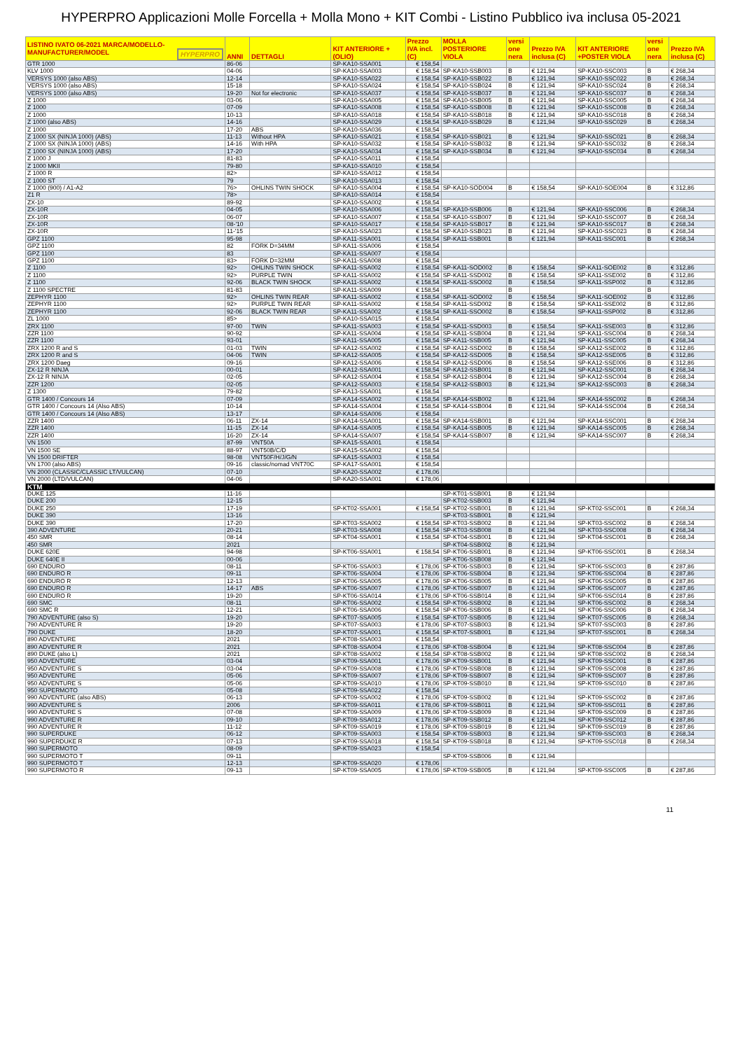HYPERPRO Applicazioni Molle Forcella + Molla Mono + KIT Combi - Listino Pubblico iva inclusa 05-2021
| LISTINO IVATO 06-2021 MARCA/MODELLO- MANUFACTURER/MODEL HYPERPRO | ANNI | DETTAGLI | KIT ANTERIORE + (OLIO) | Prezzo IVA incl. (C) | MOLLA POSTERIORE VIOLA | versi one nera | Prezzo IVA inclusa (C) | KIT ANTERIORE +POSTER VIOLA | versi one nera | Prezzo IVA inclusa (C) |
| --- | --- | --- | --- | --- | --- | --- | --- | --- | --- | --- |
| GTR 1000 | 86-06 | | SP-KA10-SSA001 | € 158,54 | | | | | | |
| KLV 1000 | 04-06 | | SP-KA10-SSA003 | € 158,54 | SP-KA10-SSB003 | B | € 121,94 | SP-KA10-SSC003 | B | € 268,34 |
| VERSYS 1000 (also ABS) | 12-14 | | SP-KA10-SSA022 | € 158,54 | SP-KA10-SSB022 | B | € 121,94 | SP-KA10-SSC022 | B | € 268,34 |
| VERSYS 1000 (also ABS) | 15-18 | | SP-KA10-SSA024 | € 158,54 | SP-KA10-SSB024 | B | € 121,94 | SP-KA10-SSC024 | B | € 268,34 |
| VERSYS 1000 (also ABS) | 19-20 | Not for electronic | SP-KA10-SSA037 | € 158,54 | SP-KA10-SSB037 | B | € 121,94 | SP-KA10-SSC037 | B | € 268,34 |
| Z 1000 | 03-06 | | SP-KA10-SSA005 | € 158,54 | SP-KA10-SSB005 | B | € 121,94 | SP-KA10-SSC005 | B | € 268,34 |
| Z 1000 | 07-09 | | SP-KA10-SSA008 | € 158,54 | SP-KA10-SSB008 | B | € 121,94 | SP-KA10-SSC008 | B | € 268,34 |
| Z 1000 | 10-13 | | SP-KA10-SSA018 | € 158,54 | SP-KA10-SSB018 | B | € 121,94 | SP-KA10-SSC018 | B | € 268,34 |
| Z 1000 (also ABS) | 14-16 | | SP-KA10-SSA029 | € 158,54 | SP-KA10-SSB029 | B | € 121,94 | SP-KA10-SSC029 | B | € 268,34 |
| Z 1000 | 17-20 | ABS | SP-KA10-SSA036 | € 158,54 | | | | | | |
| Z 1000 SX (NINJA 1000) (ABS) | 11-13 | Without HPA | SP-KA10-SSA021 | € 158,54 | SP-KA10-SSB021 | B | € 121,94 | SP-KA10-SSC021 | B | € 268,34 |
| Z 1000 SX (NINJA 1000) (ABS) | 14-16 | With HPA | SP-KA10-SSA032 | € 158,54 | SP-KA10-SSB032 | B | € 121,94 | SP-KA10-SSC032 | B | € 268,34 |
| Z 1000 SX (NINJA 1000) (ABS) | 17-20 | | SP-KA10-SSA034 | € 158,54 | SP-KA10-SSB034 | B | € 121,94 | SP-KA10-SSC034 | B | € 268,34 |
| Z 1000 J | 81-83 | | SP-KA10-SSA011 | € 158,54 | | | | | | |
| Z 1000 MKII | 79-80 | | SP-KA10-SSA010 | € 158,54 | | | | | | |
| Z 1000 R | 82> | | SP-KA10-SSA012 | € 158,54 | | | | | | |
| Z 1000 ST | 79 | | SP-KA10-SSA013 | € 158,54 | | | | | | |
| Z 1000 (900) / A1-A2 | 76> | OHLINS TWIN SHOCK | SP-KA10-SSA004 | € 158,54 | SP-KA10-SOD004 | B | € 158,54 | SP-KA10-SOE004 | B | € 312,86 |
| Z1 R | 78> | | SP-KA10-SSA014 | € 158,54 | | | | | | |
| ZX-10 | 89-92 | | SP-KA10-SSA002 | € 158,54 | | | | | | |
| ZX-10R | 04-05 | | SP-KA10-SSA006 | € 158,54 | SP-KA10-SSB006 | B | € 121,94 | SP-KA10-SSC006 | B | € 268,34 |
| ZX-10R | 06-07 | | SP-KA10-SSA007 | € 158,54 | SP-KA10-SSB007 | B | € 121,94 | SP-KA10-SSC007 | B | € 268,34 |
| ZX-10R | 08-'10 | | SP-KA10-SSA017 | € 158,54 | SP-KA10-SSB017 | B | € 121,94 | SP-KA10-SSC017 | B | € 268,34 |
| ZX-10R | 11-'15 | | SP-KA10-SSA023 | € 158,54 | SP-KA10-SSB023 | B | € 121,94 | SP-KA10-SSC023 | B | € 268,34 |
| GPZ 1100 | 95-98 | | SP-KA11-SSA001 | € 158,54 | SP-KA11-SSB001 | B | € 121,94 | SP-KA11-SSC001 | B | € 268,34 |
| GPZ 1100 | 82 | FORK D=34MM | SP-KA11-SSA006 | € 158,54 | | | | | | |
| GPZ 1100 | 83 | | SP-KA11-SSA007 | € 158,54 | | | | | | |
| GPZ 1100 | 83> | FORK D=32MM | SP-KA11-SSA008 | € 158,54 | | | | | | |
| Z 1100 | 92> | OHLINS TWIN SHOCK | SP-KA11-SSA002 | € 158,54 | SP-KA11-SOD002 | B | € 158,54 | SP-KA11-SOE002 | B | € 312,86 |
| Z 1100 | 92> | PURPLE TWIN | SP-KA11-SSA002 | € 158,54 | SP-KA11-SSD002 | B | € 158,54 | SP-KA11-SSE002 | B | € 312,86 |
| Z 1100 | 92-06 | BLACK TWIN SHOCK | SP-KA11-SSA002 | € 158,54 | SP-KA11-SSO002 | B | € 158,54 | SP-KA11-SSP002 | B | € 312,86 |
| Z 1100 SPECTRE | 81-83 | | SP-KA11-SSA009 | € 158,54 | | B | | | B | |
| ZEPHYR 1100 | 92> | OHLINS TWIN REAR | SP-KA11-SSA002 | € 158,54 | SP-KA11-SOD002 | B | € 158,54 | SP-KA11-SOE002 | B | € 312,86 |
| ZEPHYR 1100 | 92> | PURPLE TWIN REAR | SP-KA11-SSA002 | € 158,54 | SP-KA11-SSD002 | B | € 158,54 | SP-KA11-SSE002 | B | € 312,86 |
| ZEPHYR 1100 | 92-06 | BLACK TWIN REAR | SP-KA11-SSA002 | € 158,54 | SP-KA11-SSO002 | B | € 158,54 | SP-KA11-SSP002 | B | € 312,86 |
| ZL 1000 | 85> | | SP-KA10-SSA015 | € 158,54 | | | | | | |
| ZRX 1100 | 97-00 | TWIN | SP-KA11-SSA003 | € 158,54 | SP-KA11-SSD003 | B | € 158,54 | SP-KA11-SSE003 | B | € 312,86 |
| ZZR 1100 | 90-92 | | SP-KA11-SSA004 | € 158,54 | SP-KA11-SSB004 | B | € 121,94 | SP-KA11-SSC004 | B | € 268,34 |
| ZZR 1100 | 93-01 | | SP-KA11-SSA005 | € 158,54 | SP-KA11-SSB005 | B | € 121,94 | SP-KA11-SSC005 | B | € 268,34 |
| ZRX 1200 R and S | 01-03 | TWIN | SP-KA12-SSA002 | € 158,54 | SP-KA12-SSD002 | B | € 158,54 | SP-KA12-SSE002 | B | € 312,86 |
| ZRX 1200 R and S | 04-06 | TWIN | SP-KA12-SSA005 | € 158,54 | SP-KA12-SSD005 | B | € 158,54 | SP-KA12-SSE005 | B | € 312,86 |
| ZRX 1200 Daeg | 09-16 | | SP-KA12-SSA006 | € 158,54 | SP-KA12-SSD006 | B | € 158,54 | SP-KA12-SSE006 | B | € 312,86 |
| ZX-12 R NINJA | 00-01 | | SP-KA12-SSA001 | € 158,54 | SP-KA12-SSB001 | B | € 121,94 | SP-KA12-SSC001 | B | € 268,34 |
| ZX-12 R NINJA | 02-05 | | SP-KA12-SSA004 | € 158,54 | SP-KA12-SSB004 | B | € 121,94 | SP-KA12-SSC004 | B | € 268,34 |
| ZZR 1200 | 02-05 | | SP-KA12-SSA003 | € 158,54 | SP-KA12-SSB003 | B | € 121,94 | SP-KA12-SSC003 | B | € 268,34 |
| Z 1300 | 79-82 | | SP-KA13-SSA001 | € 158,54 | | | | | | |
| GTR 1400 / Concours 14 | 07-09 | | SP-KA14-SSA002 | € 158,54 | SP-KA14-SSB002 | B | € 121,94 | SP-KA14-SSC002 | B | € 268,34 |
| GTR 1400 / Concours 14 (Also ABS) | 10-14 | | SP-KA14-SSA004 | € 158,54 | SP-KA14-SSB004 | B | € 121,94 | SP-KA14-SSC004 | B | € 268,34 |
| GTR 1400 / Concours 14 (Also ABS) | 13-17 | | SP-KA14-SSA006 | € 158,54 | | | | | | |
| ZZR 1400 | 06-11 | ZX-14 | SP-KA14-SSA001 | € 158,54 | SP-KA14-SSB001 | B | € 121,94 | SP-KA14-SSC001 | B | € 268,34 |
| ZZR 1400 | 11-15 | ZX-14 | SP-KA14-SSA005 | € 158,54 | SP-KA14-SSB005 | B | € 121,94 | SP-KA14-SSC005 | B | € 268,34 |
| ZZR 1400 | 16-20 | ZX-14 | SP-KA14-SSA007 | € 158,54 | SP-KA14-SSB007 | B | € 121,94 | SP-KA14-SSC007 | B | € 268,34 |
| VN 1500 | 87-99 | VNT50A | SP-KA15-SSA001 | € 158,54 | | | | | | |
| VN 1500 SE | 88-97 | VNT50B/C/D | SP-KA15-SSA002 | € 158,54 | | | | | | |
| VN 1500 DRIFTER | 98-08 | VNT50F/H/J/G/N | SP-KA15-SSA003 | € 158,54 | | | | | | |
| VN 1700 (also ABS) | 09-16 | classic/nomad VNT70C | SP-KA17-SSA001 | € 158,54 | | | | | | |
| VN 2000 (CLASSIC/CLASSIC LT/VULCAN) | 07-10 | | SP-KA20-SSA002 | € 178,06 | | | | | | |
| VN 2000 (LTD/VULCAN) | 04-06 | | SP-KA20-SSA001 | € 178,06 | | | | | | |
| KTM | | | | | | | | | | |
| DUKE 125 | 11-16 | | | | SP-KT01-SSB001 | B | € 121,94 | | | |
| DUKE 200 | 12-15 | | | | SP-KT02-SSB003 | B | € 121,94 | | | |
| DUKE 250 | 17-19 | | SP-KT02-SSA001 | € 158,54 | SP-KT02-SSB001 | B | € 121,94 | SP-KT02-SSC001 | B | € 268,34 |
| DUKE 390 | 13-16 | | | | SP-KT03-SSB001 | B | € 121,94 | | | |
| DUKE 390 | 17-20 | | SP-KT03-SSA002 | € 158,54 | SP-KT03-SSB002 | B | € 121,94 | SP-KT03-SSC002 | B | € 268,34 |
| 390 ADVENTURE | 20-21 | | SP-KT03-SSA008 | € 158,54 | SP-KT03-SSB008 | B | € 121,94 | SP-KT03-SSC008 | B | € 268,34 |
| 450 SMR | 08-14 | | SP-KT04-SSA001 | € 158,54 | SP-KT04-SSB001 | B | € 121,94 | SP-KT04-SSC001 | B | € 268,34 |
| 450 SMR | 2021 | | | | SP-KT04-SSB002 | B | € 121,94 | | | |
| DUKE 620E | 94-98 | | SP-KT06-SSA001 | € 158,54 | SP-KT06-SSB001 | B | € 121,94 | SP-KT06-SSC001 | B | € 268,34 |
| DUKE 640E II | 00-06 | | | | SP-KT06-SSB008 | B | € 121,94 | | | |
| 690 ENDURO | 08-11 | | SP-KT06-SSA003 | € 178,06 | SP-KT06-SSB003 | B | € 121,94 | SP-KT06-SSC003 | B | € 287,86 |
| 690 ENDURO R | 09-11 | | SP-KT06-SSA004 | € 178,06 | SP-KT06-SSB004 | B | € 121,94 | SP-KT06-SSC004 | B | € 287,86 |
| 690 ENDURO R | 12-13 | | SP-KT06-SSA005 | € 178,06 | SP-KT06-SSB005 | B | € 121,94 | SP-KT06-SSC005 | B | € 287,86 |
| 690 ENDURO R | 14-17 | ABS | SP-KT06-SSA007 | € 178,06 | SP-KT06-SSB007 | B | € 121,94 | SP-KT06-SSC007 | B | € 287,86 |
| 690 ENDURO R | 19-20 | | SP-KT06-SSA014 | € 178,06 | SP-KT06-SSB014 | B | € 121,94 | SP-KT06-SSC014 | B | € 287,86 |
| 690 SMC | 08-11 | | SP-KT06-SSA002 | € 158,54 | SP-KT06-SSB002 | B | € 121,94 | SP-KT06-SSC002 | B | € 268,34 |
| 690 SMC R | 12-21 | | SP-KT06-SSA006 | € 158,54 | SP-KT06-SSB006 | B | € 121,94 | SP-KT06-SSC006 | B | € 268,34 |
| 790 ADVENTURE (also S) | 19-20 | | SP-KT07-SSA005 | € 158,54 | SP-KT07-SSB005 | B | € 121,94 | SP-KT07-SSC005 | B | € 268,34 |
| 790 ADVENTURE R | 19-20 | | SP-KT07-SSA003 | € 178,06 | SP-KT07-SSB003 | B | € 121,94 | SP-KT07-SSC003 | B | € 287,86 |
| 790 DUKE | 18-20 | | SP-KT07-SSA001 | € 158,54 | SP-KT07-SSB001 | B | € 121,94 | SP-KT07-SSC001 | B | € 268,34 |
| 890 ADVENTURE | 2021 | | SP-KT08-SSA003 | € 158,54 | | | | | | |
| 890 ADVENTURE R | 2021 | | SP-KT08-SSA004 | € 178,06 | SP-KT08-SSB004 | B | € 121,94 | SP-KT08-SSC004 | B | € 287,86 |
| 890 DUKE (also L) | 2021 | | SP-KT08-SSA002 | € 158,54 | SP-KT08-SSB002 | B | € 121,94 | SP-KT08-SSC002 | B | € 268,34 |
| 950 ADVENTURE | 03-04 | | SP-KT09-SSA001 | € 178,06 | SP-KT09-SSB001 | B | € 121,94 | SP-KT09-SSC001 | B | € 287,86 |
| 950 ADVENTURE S | 03-04 | | SP-KT09-SSA008 | € 178,06 | SP-KT09-SSB008 | B | € 121,94 | SP-KT09-SSC008 | B | € 287,86 |
| 950 ADVENTURE | 05-06 | | SP-KT09-SSA007 | € 178,06 | SP-KT09-SSB007 | B | € 121,94 | SP-KT09-SSC007 | B | € 287,86 |
| 950 ADVENTURE S | 05-06 | | SP-KT09-SSA010 | € 178,06 | SP-KT09-SSB010 | B | € 121,94 | SP-KT09-SSC010 | B | € 287,86 |
| 950 SUPERMOTO | 05-08 | | SP-KT09-SSA022 | € 158,54 | | | | | | |
| 990 ADVENTURE (also ABS) | 06-13 | | SP-KT09-SSA002 | € 178,06 | SP-KT09-SSB002 | B | € 121,94 | SP-KT09-SSC002 | B | € 287,86 |
| 990 ADVENTURE S | 2006 | | SP-KT09-SSA011 | € 178,06 | SP-KT09-SSB011 | B | € 121,94 | SP-KT09-SSC011 | B | € 287,86 |
| 990 ADVENTURE S | 07-08 | | SP-KT09-SSA009 | € 178,06 | SP-KT09-SSB009 | B | € 121,94 | SP-KT09-SSC009 | B | € 287,86 |
| 990 ADVENTURE R | 09-10 | | SP-KT09-SSA012 | € 178,06 | SP-KT09-SSB012 | B | € 121,94 | SP-KT09-SSC012 | B | € 287,86 |
| 990 ADVENTURE R | 11-12 | | SP-KT09-SSA019 | € 178,06 | SP-KT09-SSB019 | B | € 121,94 | SP-KT09-SSC019 | B | € 287,86 |
| 990 SUPERDUKE | 06-12 | | SP-KT09-SSA003 | € 158,54 | SP-KT09-SSB003 | B | € 121,94 | SP-KT09-SSC003 | B | € 268,34 |
| 990 SUPERDUKE R | 07-13 | | SP-KT09-SSA018 | € 158,54 | SP-KT09-SSB018 | B | € 121,94 | SP-KT09-SSC018 | B | € 268,34 |
| 990 SUPERMOTO | 08-09 | | SP-KT09-SSA023 | € 158,54 | | | | | | |
| 990 SUPERMOTO T | 09-11 | | | | SP-KT09-SSB006 | B | € 121,94 | | | |
| 990 SUPERMOTO T | 12-13 | | SP-KT09-SSA020 | € 178,06 | | | | | | |
| 990 SUPERMOTO R | 09-13 | | SP-KT09-SSA005 | € 178,06 | SP-KT09-SSB005 | B | € 121,94 | SP-KT09-SSC005 | B | € 287,86 |
11